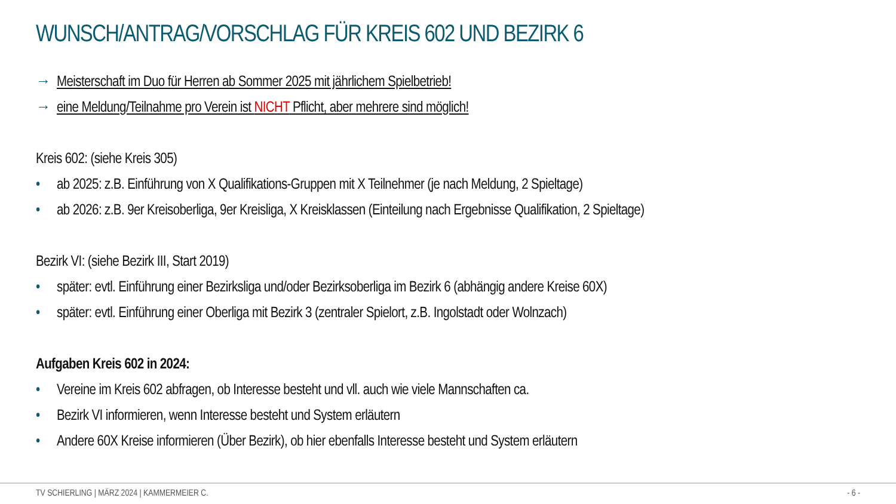WUNSCH/ANTRAG/VORSCHLAG FÜR KREIS 602 UND BEZIRK 6
→ Meisterschaft im Duo für Herren ab Sommer 2025 mit jährlichem Spielbetrieb!
→ eine Meldung/Teilnahme pro Verein ist NICHT Pflicht, aber mehrere sind möglich!
Kreis 602: (siehe Kreis 305)
• ab 2025: z.B. Einführung von X Qualifikations-Gruppen mit X Teilnehmer (je nach Meldung, 2 Spieltage)
• ab 2026: z.B. 9er Kreisoberliga, 9er Kreisliga, X Kreisklassen (Einteilung nach Ergebnisse Qualifikation, 2 Spieltage)
Bezirk VI: (siehe Bezirk III, Start 2019)
• später: evtl. Einführung einer Bezirksliga und/oder Bezirksoberliga im Bezirk 6 (abhängig andere Kreise 60X)
• später: evtl. Einführung einer Oberliga mit Bezirk 3 (zentraler Spielort, z.B. Ingolstadt oder Wolnzach)
Aufgaben Kreis 602 in 2024:
• Vereine im Kreis 602 abfragen, ob Interesse besteht und vll. auch wie viele Mannschaften ca.
• Bezirk VI informieren, wenn Interesse besteht und System erläutern
• Andere 60X Kreise informieren (Über Bezirk), ob hier ebenfalls Interesse besteht und System erläutern
TV SCHIERLING | MÄRZ 2024 | KAMMERMEIER C. - 6 -